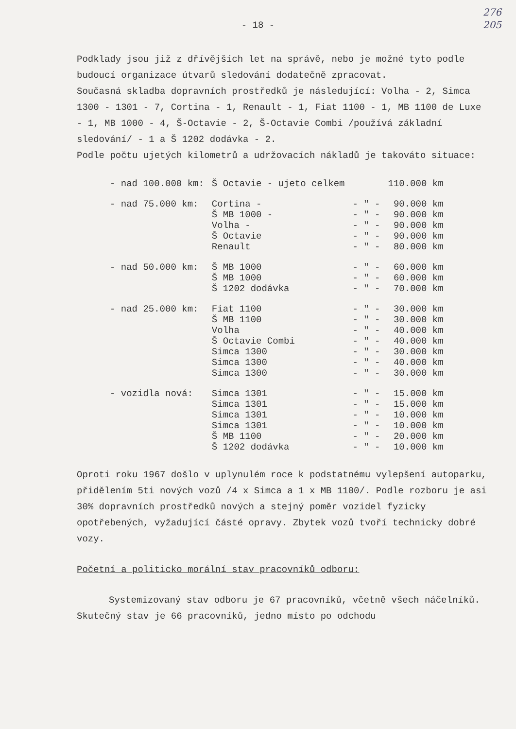276
205
- 18 -
Podklady jsou již z dřívějších let na správě, nebo je možné tyto podle budoucí organizace útvarů sledování dodatečně zpracovat.
Současná skladba dopravních prostředků je následující: Volha - 2, Simca 1300 - 1301 - 7, Cortina - 1, Renault - 1, Fiat 1100 - 1, MB 1100 de Luxe - 1, MB 1000 - 4, Š-Octavie - 2, Š-Octavie Combi /používá základní sledování/ - 1 a Š 1202 dodávka - 2.
Podle počtu ujetých kilometrů a udržovacích nákladů je takováto situace:
| - nad 100.000 km: | Š Octavie - ujeto celkem | | 110.000 km |
| - nad 75.000 km: | Cortina - | - " - | 90.000 km |
| | Š MB 1000 - | - " - | 90.000 km |
| | Volha - | - " - | 90.000 km |
| | Š Octavie | - " - | 90.000 km |
| | Renault | - " - | 80.000 km |
| - nad 50.000 km: | Š MB 1000 | - " - | 60.000 km |
| | Š MB 1000 | - " - | 60.000 km |
| | Š 1202 dodávka | - " - | 70.000 km |
| - nad 25.000 km: | Fiat 1100 | - " - | 30.000 km |
| | Š MB 1100 | - " - | 30.000 km |
| | Volha | - " - | 40.000 km |
| | Š Octavie Combi | - " - | 40.000 km |
| | Simca 1300 | - " - | 30.000 km |
| | Simca 1300 | - " - | 40.000 km |
| | Simca 1300 | - " - | 30.000 km |
| - vozidla nová: | Simca 1301 | - " - | 15.000 km |
| | Simca 1301 | - " - | 15.000 km |
| | Simca 1301 | - " - | 10.000 km |
| | Simca 1301 | - " - | 10.000 km |
| | Š MB 1100 | - " - | 20.000 km |
| | Š 1202 dodávka | - " - | 10.000 km |
Oproti roku 1967 došlo v uplynulém roce k podstatnému vylepšení autoparku, přidělením 5ti nových vozů /4 x Simca a 1 x MB 1100/. Podle rozboru je asi 30% dopravních prostředků nových a stejný poměr vozidel fyzicky opotřebených, vyžadující částé opravy. Zbytek vozů tvoří technicky dobré vozy.
Početní a politicko morální stav pracovníků odboru:
Systemizovaný stav odboru je 67 pracovníků, včetně všech náčelníků. Skutečný stav je 66 pracovníků, jedno místo po odchodu